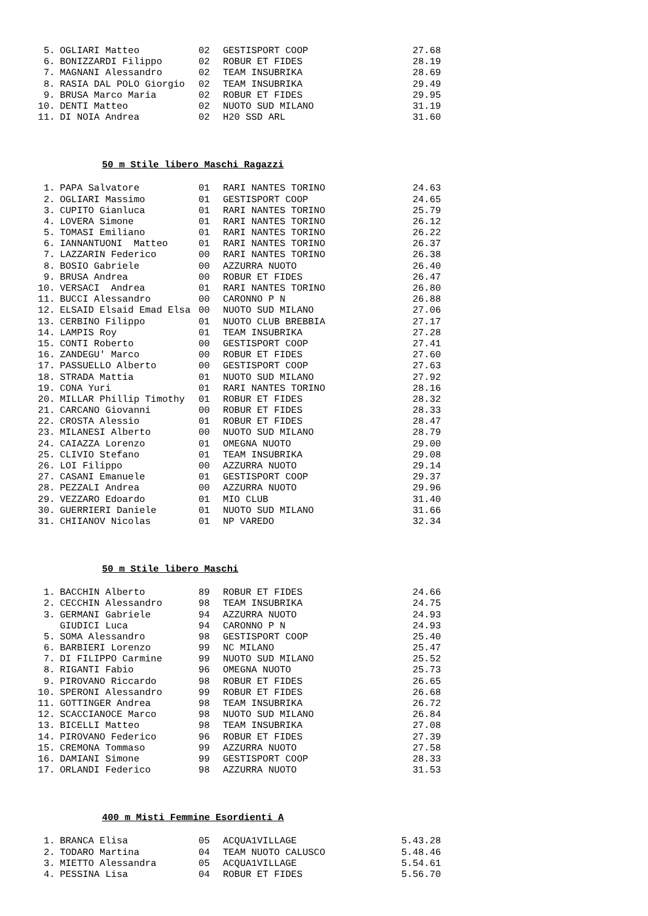| 5. | OGLIARI Matteo | 02 | GESTISPORT COOP | 27.68 |
| 6. | BONIZZARDI Filippo | 02 | ROBUR ET FIDES | 28.19 |
| 7. | MAGNANI Alessandro | 02 | TEAM INSUBRIKA | 28.69 |
| 8. | RASIA DAL POLO Giorgio | 02 | TEAM INSUBRIKA | 29.49 |
| 9. | BRUSA Marco Maria | 02 | ROBUR ET FIDES | 29.95 |
| 10. | DENTI Matteo | 02 | NUOTO SUD MILANO | 31.19 |
| 11. | DI NOIA Andrea | 02 | H20 SSD ARL | 31.60 |
50 m Stile libero Maschi Ragazzi
| 1. | PAPA Salvatore | 01 | RARI NANTES TORINO | 24.63 |
| 2. | OGLIARI Massimo | 01 | GESTISPORT COOP | 24.65 |
| 3. | CUPITO Gianluca | 01 | RARI NANTES TORINO | 25.79 |
| 4. | LOVERA Simone | 01 | RARI NANTES TORINO | 26.12 |
| 5. | TOMASI Emiliano | 01 | RARI NANTES TORINO | 26.22 |
| 6. | IANNANTUONI Matteo | 01 | RARI NANTES TORINO | 26.37 |
| 7. | LAZZARIN Federico | 00 | RARI NANTES TORINO | 26.38 |
| 8. | BOSIO Gabriele | 00 | AZZURRA NUOTO | 26.40 |
| 9. | BRUSA Andrea | 00 | ROBUR ET FIDES | 26.47 |
| 10. | VERSACI Andrea | 01 | RARI NANTES TORINO | 26.80 |
| 11. | BUCCI Alessandro | 00 | CARONNO P N | 26.88 |
| 12. | ELSAID Elsaid Emad Elsa | 00 | NUOTO SUD MILANO | 27.06 |
| 13. | CERBINO Filippo | 01 | NUOTO CLUB BREBBIA | 27.17 |
| 14. | LAMPIS Roy | 01 | TEAM INSUBRIKA | 27.28 |
| 15. | CONTI Roberto | 00 | GESTISPORT COOP | 27.41 |
| 16. | ZANDEGU' Marco | 00 | ROBUR ET FIDES | 27.60 |
| 17. | PASSUELLO Alberto | 00 | GESTISPORT COOP | 27.63 |
| 18. | STRADA Mattia | 01 | NUOTO SUD MILANO | 27.92 |
| 19. | CONA Yuri | 01 | RARI NANTES TORINO | 28.16 |
| 20. | MILLAR Phillip Timothy | 01 | ROBUR ET FIDES | 28.32 |
| 21. | CARCANO Giovanni | 00 | ROBUR ET FIDES | 28.33 |
| 22. | CROSTA Alessio | 01 | ROBUR ET FIDES | 28.47 |
| 23. | MILANESI Alberto | 00 | NUOTO SUD MILANO | 28.79 |
| 24. | CAIAZZA Lorenzo | 01 | OMEGNA NUOTO | 29.00 |
| 25. | CLIVIO Stefano | 01 | TEAM INSUBRIKA | 29.08 |
| 26. | LOI Filippo | 00 | AZZURRA NUOTO | 29.14 |
| 27. | CASANI Emanuele | 01 | GESTISPORT COOP | 29.37 |
| 28. | PEZZALI Andrea | 00 | AZZURRA NUOTO | 29.96 |
| 29. | VEZZARO Edoardo | 01 | MIO CLUB | 31.40 |
| 30. | GUERRIERI Daniele | 01 | NUOTO SUD MILANO | 31.66 |
| 31. | CHIIANOV Nicolas | 01 | NP VAREDO | 32.34 |
50 m Stile libero Maschi
| 1. | BACCHIN Alberto | 89 | ROBUR ET FIDES | 24.66 |
| 2. | CECCHIN Alessandro | 98 | TEAM INSUBRIKA | 24.75 |
| 3. | GERMANI Gabriele | 94 | AZZURRA NUOTO | 24.93 |
| | GIUDICI Luca | 94 | CARONNO P N | 24.93 |
| 5. | SOMA Alessandro | 98 | GESTISPORT COOP | 25.40 |
| 6. | BARBIERI Lorenzo | 99 | NC MILANO | 25.47 |
| 7. | DI FILIPPO Carmine | 99 | NUOTO SUD MILANO | 25.52 |
| 8. | RIGANTI Fabio | 96 | OMEGNA NUOTO | 25.73 |
| 9. | PIROVANO Riccardo | 98 | ROBUR ET FIDES | 26.65 |
| 10. | SPERONI Alessandro | 99 | ROBUR ET FIDES | 26.68 |
| 11. | GOTTINGER Andrea | 98 | TEAM INSUBRIKA | 26.72 |
| 12. | SCACCIANOCE Marco | 98 | NUOTO SUD MILANO | 26.84 |
| 13. | BICELLI Matteo | 98 | TEAM INSUBRIKA | 27.08 |
| 14. | PIROVANO Federico | 96 | ROBUR ET FIDES | 27.39 |
| 15. | CREMONA Tommaso | 99 | AZZURRA NUOTO | 27.58 |
| 16. | DAMIANI Simone | 99 | GESTISPORT COOP | 28.33 |
| 17. | ORLANDI Federico | 98 | AZZURRA NUOTO | 31.53 |
400 m Misti Femmine Esordienti A
| 1. | BRANCA Elisa | 05 | ACQUA1VILLAGE | 5.43.28 |
| 2. | TODARO Martina | 04 | TEAM NUOTO CALUSCO | 5.48.46 |
| 3. | MIETTO Alessandra | 05 | ACQUA1VILLAGE | 5.54.61 |
| 4. | PESSINA Lisa | 04 | ROBUR ET FIDES | 5.56.70 |